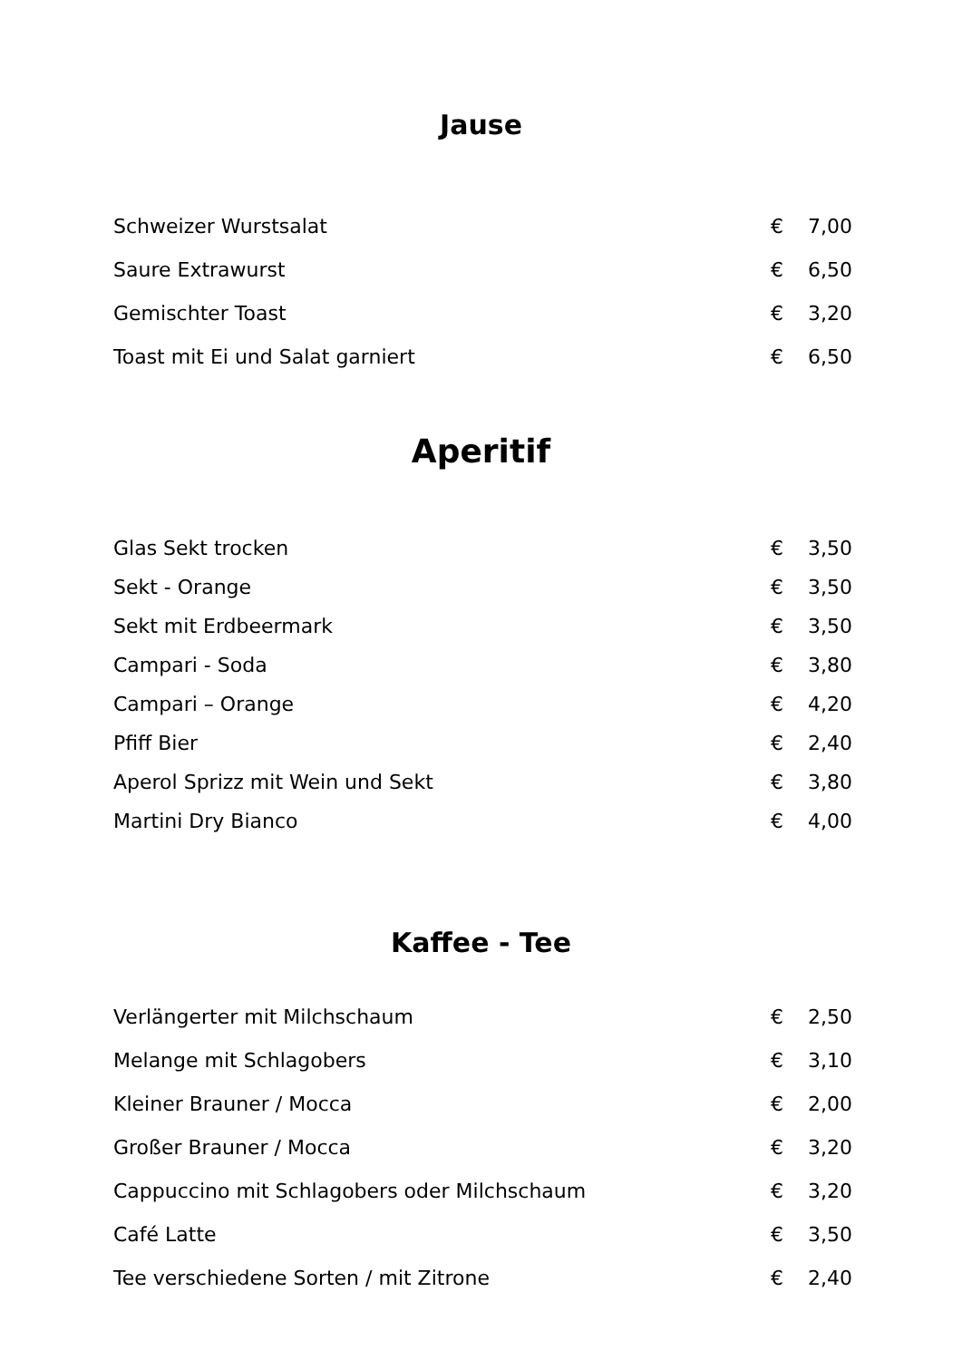Jause
| Schweizer Wurstsalat | € | 7,00 |
| Saure Extrawurst | € | 6,50 |
| Gemischter Toast | € | 3,20 |
| Toast mit Ei und Salat garniert | € | 6,50 |
Aperitif
| Glas Sekt trocken | € | 3,50 |
| Sekt - Orange | € | 3,50 |
| Sekt mit Erdbeermark | € | 3,50 |
| Campari - Soda | € | 3,80 |
| Campari – Orange | € | 4,20 |
| Pfiff Bier | € | 2,40 |
| Aperol Sprizz mit Wein und Sekt | € | 3,80 |
| Martini Dry Bianco | € | 4,00 |
Kaffee - Tee
| Verlängerter mit Milchschaum | € | 2,50 |
| Melange mit Schlagobers | € | 3,10 |
| Kleiner Brauner / Mocca | € | 2,00 |
| Großer Brauner / Mocca | € | 3,20 |
| Cappuccino mit Schlagobers oder Milchschaum | € | 3,20 |
| Café Latte | € | 3,50 |
| Tee verschiedene Sorten / mit Zitrone | € | 2,40 |